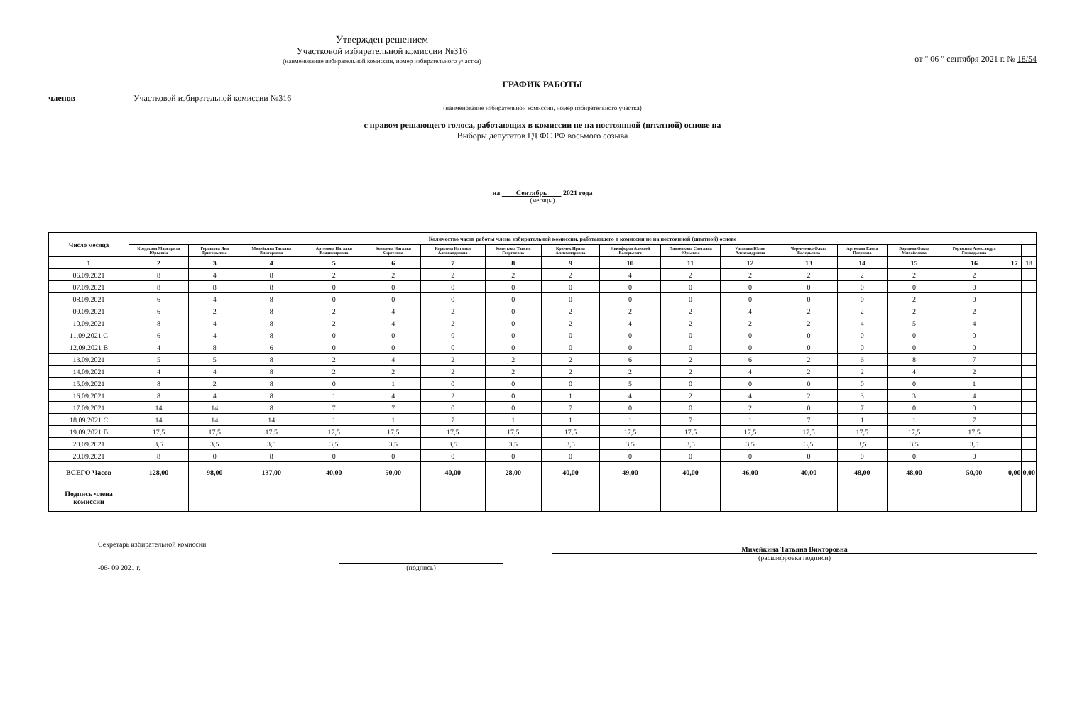Утвержден решением
Участковой избирательной комиссии №316
(наименование избирательной комиссии, номер избирательного участка)
от " 06 " сентября 2021 г. № 18/54
ГРАФИК РАБОТЫ
членов Участковой избирательной комиссии №316
(наименование избирательной комиссии, номер избирательного участка)
с правом решающего голоса, работающих в комиссии не на постоянной (штатной) основе на
Выборы депутатов ГД ФС РФ восьмого созыва
на Сентябрь 2021 года
(месяцы)
| Число месяца | Количество часов работы члена избирательной комиссии, работающего в комиссии не на постоянной (штатной) основе | | | | | | | | | | | | | | | | |
| --- | --- | --- | --- | --- | --- | --- | --- | --- | --- | --- | --- | --- | --- | --- | --- | --- | --- |
| | Кредасова Маргарита Юрьевна | Горшкова Яна Григорьевна | Михейкина Татьяна Викторовна | Артемова Наталья Владимировна | Ковалева Наталья Сергеевна | Королева Наталья Александровна | Кочеткова Таисия Георгиевна | Крючек Ирина Александровна | Никифоров Алексей Валерьевич | Павленкова Светлана Юрьевна | Ушакова Юлия Александровна | Черевченко Ольга Валерьевна | Артемова Елена Петровна | Борщева Ольга Михайловна | Горюхина Александра Геннадьевна | | |
| 1 | 2 | 3 | 4 | 5 | 6 | 7 | 8 | 9 | 10 | 11 | 12 | 13 | 14 | 15 | 16 | 17 | 18 |
| 06.09.2021 | 8 | 4 | 8 | 2 | 2 | 2 | 2 | 2 | 4 | 2 | 2 | 2 | 2 | 2 | 2 | | |
| 07.09.2021 | 8 | 8 | 8 | 0 | 0 | 0 | 0 | 0 | 0 | 0 | 0 | 0 | 0 | 0 | 0 | | |
| 08.09.2021 | 6 | 4 | 8 | 0 | 0 | 0 | 0 | 0 | 0 | 0 | 0 | 0 | 0 | 2 | 0 | | |
| 09.09.2021 | 6 | 2 | 8 | 2 | 4 | 2 | 0 | 2 | 2 | 2 | 4 | 2 | 2 | 2 | 2 | | |
| 10.09.2021 | 8 | 4 | 8 | 2 | 4 | 2 | 0 | 2 | 4 | 2 | 2 | 2 | 4 | 5 | 4 | | |
| 11.09.2021 С | 6 | 4 | 8 | 0 | 0 | 0 | 0 | 0 | 0 | 0 | 0 | 0 | 0 | 0 | 0 | | |
| 12.09.2021 В | 4 | 8 | 6 | 0 | 0 | 0 | 0 | 0 | 0 | 0 | 0 | 0 | 0 | 0 | 0 | | |
| 13.09.2021 | 5 | 5 | 8 | 2 | 4 | 2 | 2 | 2 | 6 | 2 | 6 | 2 | 6 | 8 | 7 | | |
| 14.09.2021 | 4 | 4 | 8 | 2 | 2 | 2 | 2 | 2 | 2 | 2 | 4 | 2 | 2 | 4 | 2 | | |
| 15.09.2021 | 8 | 2 | 8 | 0 | 1 | 0 | 0 | 0 | 5 | 0 | 0 | 0 | 0 | 0 | 1 | | |
| 16.09.2021 | 8 | 4 | 8 | 1 | 4 | 2 | 0 | 1 | 4 | 2 | 4 | 2 | 3 | 3 | 4 | | |
| 17.09.2021 | 14 | 14 | 8 | 7 | 7 | 0 | 0 | 7 | 0 | 0 | 2 | 0 | 7 | 0 | 0 | | |
| 18.09.2021 С | 14 | 14 | 14 | 1 | 1 | 7 | 1 | 1 | 1 | 7 | 1 | 7 | 1 | 1 | 7 | | |
| 19.09.2021 В | 17,5 | 17,5 | 17,5 | 17,5 | 17,5 | 17,5 | 17,5 | 17,5 | 17,5 | 17,5 | 17,5 | 17,5 | 17,5 | 17,5 | 17,5 | | |
| 20.09.2021 | 3,5 | 3,5 | 3,5 | 3,5 | 3,5 | 3,5 | 3,5 | 3,5 | 3,5 | 3,5 | 3,5 | 3,5 | 3,5 | 3,5 | 3,5 | | |
| 20.09.2021 | 8 | 0 | 8 | 0 | 0 | 0 | 0 | 0 | 0 | 0 | 0 | 0 | 0 | 0 | 0 | | |
| ВСЕГО Часов | 128,00 | 98,00 | 137,00 | 40,00 | 50,00 | 40,00 | 28,00 | 40,00 | 49,00 | 40,00 | 46,00 | 40,00 | 48,00 | 48,00 | 50,00 | 0,00 | 0,00 |
| Подпись члена комиссии | | | | | | | | | | | | | | | | | |
Секретарь избирательной комиссии
-06- 09 2021 г.
(подпись)
Михейкина Татьяна Викторовна
(расшифровка подписи)